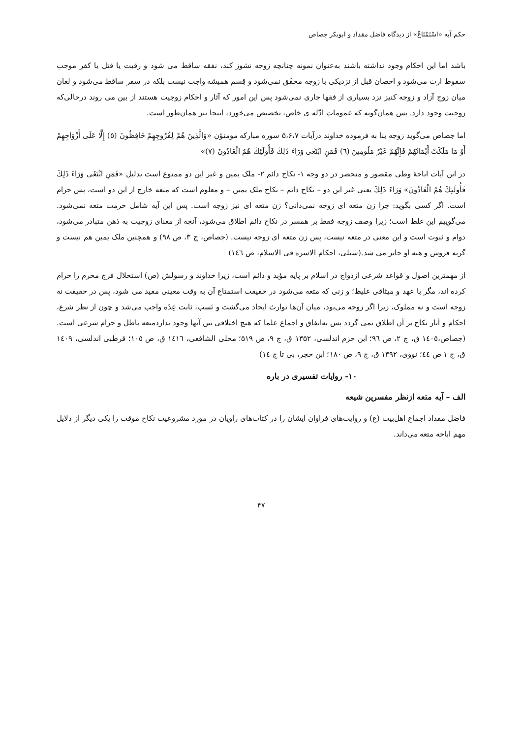حکم آیه «اسْتَمْتَاعْ» از دیدگاه فاضل مقداد و ابوبکر جصاص
باشد اما این احکام وجود نداشته باشند به‌عنوان نمونه چنانچه زوجه نشوز کند، نفقه ساقط می شود و رقیت یا قتل یا کفر موجب سقوط ارث می‌شود و احصان قبل از نزدیکی با زوجه محقّق نمی‌شود و قِسم همیشه واجب نیست بلکه در سفر ساقط می‌شود و لعان میان زوج آزاد و زوجه کنیز نزد بسیاری از فقها جاری نمی‌شود پس این امور که آثار و احکام زوجیت هستند از بین می روند درحالی‌که زوجیت وجود دارد. پس همان‌گونه که عمومات ادّله ی خاص، تخصیص می‌خورد، اینجا نیز همان‌طور است.
اما جصاص می‌گوید زوجه بنا به فرموده خداوند درآیات ۵،۶،۷ سوره مبارکه مومنؤن «وَالَّذِينَ هُمْ لِفُرُوجِهِمْ حَافِظُونَ (٥) إِلَّا عَلَى أَزْوَاجِهِمْ أَوْ مَا مَلَكَتْ أَيْمَانُهُمْ فَإِنَّهُمْ غَيْرُ مَلُومِينَ (٦) فَمَنِ ابْتَغَى وَرَاءَ ذَلِكَ فَأُولَئِكَ هُمُ الْعَادُونَ (٧)»
در این آیات اباحهٔ وطی مقصور و منحصر در دو وجه ۱- نکاح دائم ۲- ملک یمین و غیر این دو ممنوع است بدلیل «فَمَنِ ابْتَغَى وَرَاءَ ذَلِكَ فَأُولَئِكَ هُمُ الْعَادُونَ» وَرَاءَ ذَلِكَ یعنی غیر این دو – نکاح دائم – نکاح ملک یمین – و معلوم است که متعه خارج از این دو است، پس حرام است. اگر کسی بگوید: چرا زن متعه ای زوجه نمی‌دانی؟ زن متعه ای نیز زوجه است. پس این آیه شامل حرمت متعه نمی‌شود. می‌گوییم این غلط است؛ زیرا وصف زوجه فقط بر همسر در نکاح دائم اطلاق می‌شود، آنچه از معنای زوجیت به ذهن متبادر می‌شود، دوام و ثبوت است و این معنی در متعه نیست، پس زن متعه ای زوجه نیست. (جصاص، ج ۳، ص ۹۸) و همچنین ملک یمین هم نیست و گرنه فروش و هبه او جایز می شد.(شبلی، احکام الاسره فی الاسلام، ص ١٤٦)
از مهمترین اصول و قواعد شرعی ازدواج در اسلام بر پایه مؤبد و دائم است، زیرا خداوند و رسولش (ص) استحلال فرج محرم را حرام کرده اند، مگر با عهد و میثاقی غلیظ؛ و زنی که متعه می‌شود در حقیقت استمتاع آن به وقت معینی مقید می شود، پس در حقیقت نه زوجه است و نه مملوک، زیرا اگر زوجه می‌بود، میان آن‌ها توارث ایجاد می‌گشت و نَسب، ثابت عِدّه واجب می‌شد و چون از نظر شرع، احکام و آثار نکاح بر آن اطلاق نمی گردد پس به‌اتفاق و اجماع علما که هیچ اختلافی بین آنها وجود ندارد‌متعه باطل و حرام شرعی است. (جصاص،١٤٠٥ ق، ج ٢، ص ٩٦؛ ابن حزم اندلسی، ۱۳۵۲ ق، ج ۹، ص ۵۱۹؛ محلی الشافعی، ١٤١٦ ق، ص ١٠٥؛ قرطبی اندلسی، ١٤٠٩ ق، ج ١ ص ٤٤؛ نووی، ۱۳۹۲ ق، ج ۹، ص ۱۸۰؛ ابن حجر، بی تا ج ١٤)
۱۰- روایات تفسیری در باره
الف – آیه متعه ازنظر مفسرین شیعه
فاضل مقداد اجماع اهل‌بیت (ع) و روایت‌های فراوان ایشان را در کتاب‌های راویان در مورد مشروعیت نکاح موقت را یکی دیگر از دلایل مهم اباحه متعه می‌داند.
۴۷